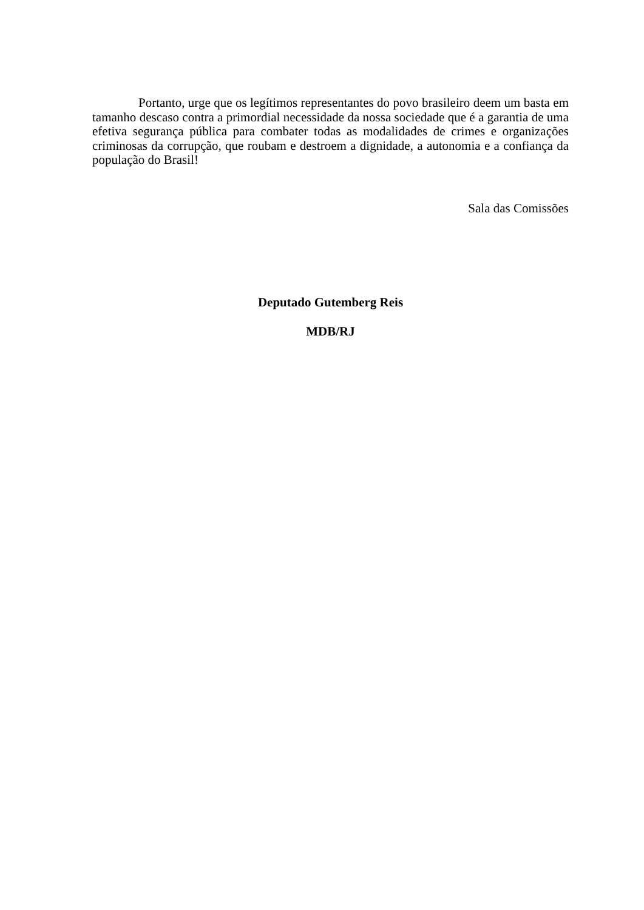Portanto, urge que os legítimos representantes do povo brasileiro deem um basta em tamanho descaso contra a primordial necessidade da nossa sociedade que é a garantia de uma efetiva segurança pública para combater todas as modalidades de crimes e organizações criminosas da corrupção, que roubam e destroem a dignidade, a autonomia e a confiança da população do Brasil!
Sala das Comissões
Deputado Gutemberg Reis
MDB/RJ